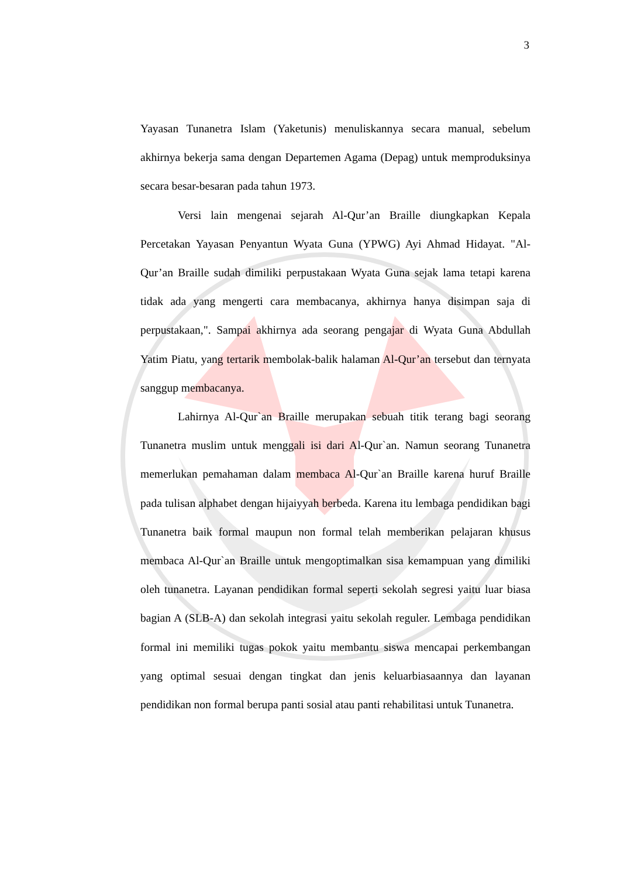3
Yayasan Tunanetra Islam (Yaketunis) menuliskannya secara manual, sebelum akhirnya bekerja sama dengan Departemen Agama (Depag) untuk memproduksinya secara besar-besaran pada tahun 1973.
Versi lain mengenai sejarah Al-Qur’an Braille diungkapkan Kepala Percetakan Yayasan Penyantun Wyata Guna (YPWG) Ayi Ahmad Hidayat. "Al-Qur’an Braille sudah dimiliki perpustakaan Wyata Guna sejak lama tetapi karena tidak ada yang mengerti cara membacanya, akhirnya hanya disimpan saja di perpustakaan,". Sampai akhirnya ada seorang pengajar di Wyata Guna Abdullah Yatim Piatu, yang tertarik membolak-balik halaman Al-Qur’an tersebut dan ternyata sanggup membacanya.
Lahirnya Al-Qur`an Braille merupakan sebuah titik terang bagi seorang Tunanetra muslim untuk menggali isi dari Al-Qur`an. Namun seorang Tunanetra memerlukan pemahaman dalam membaca Al-Qur`an Braille karena huruf Braille pada tulisan alphabet dengan hijaiyyah berbeda. Karena itu lembaga pendidikan bagi Tunanetra baik formal maupun non formal telah memberikan pelajaran khusus membaca Al-Qur`an Braille untuk mengoptimalkan sisa kemampuan yang dimiliki oleh tunanetra. Layanan pendidikan formal seperti sekolah segresi yaitu luar biasa bagian A (SLB-A) dan sekolah integrasi yaitu sekolah reguler. Lembaga pendidikan formal ini memiliki tugas pokok yaitu membantu siswa mencapai perkembangan yang optimal sesuai dengan tingkat dan jenis keluarbiasaannya dan layanan pendidikan non formal berupa panti sosial atau panti rehabilitasi untuk Tunanetra.